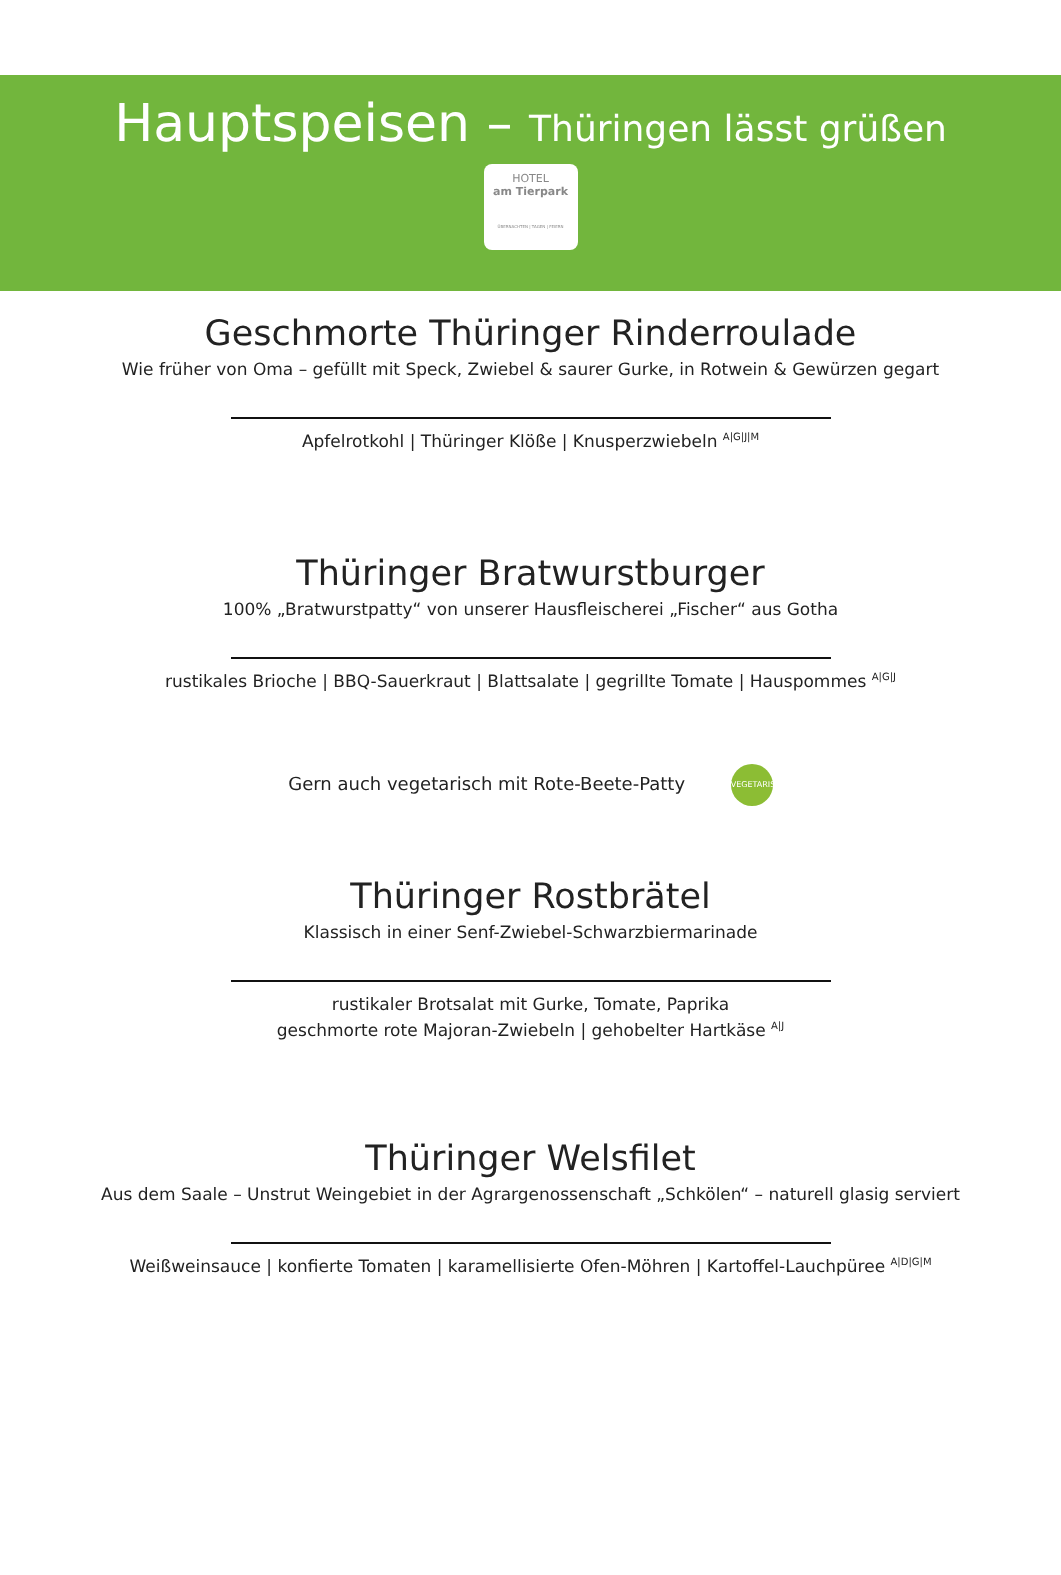Hauptspeisen – Thüringen lässt grüßen
HOTEL
am Tierpark
ÜBERNACHTEN | TAGEN | FEIERN
Geschmorte Thüringer Rinderroulade
Wie früher von Oma – gefüllt mit Speck, Zwiebel & saurer Gurke, in Rotwein & Gewürzen gegart
Apfelrotkohl | Thüringer Klöße | Knusperzwiebeln <sup>A|G|J|M</sup>
Thüringer Bratwurstburger
100% „Bratwurstpatty“ von unserer Hausfleischerei „Fischer“ aus Gotha
rustikales Brioche | BBQ-Sauerkraut | Blattsalate | gegrillte Tomate | Hauspommes <sup>A|G|J</sup>
Gern auch vegetarisch mit Rote-Beete-Patty VEGETARISCH
Thüringer Rostbrätel
Klassisch in einer Senf-Zwiebel-Schwarzbiermarinade
rustikaler Brotsalat mit Gurke, Tomate, Paprika
geschmorte rote Majoran-Zwiebeln | gehobelter Hartkäse <sup>A|J</sup>
Thüringer Welsfilet
Aus dem Saale – Unstrut Weingebiet in der Agrargenossenschaft „Schkölen“ – naturell glasig serviert
Weißweinsauce | konfierte Tomaten | karamellisierte Ofen-Möhren | Kartoffel-Lauchpüree <sup>A|D|G|M</sup>